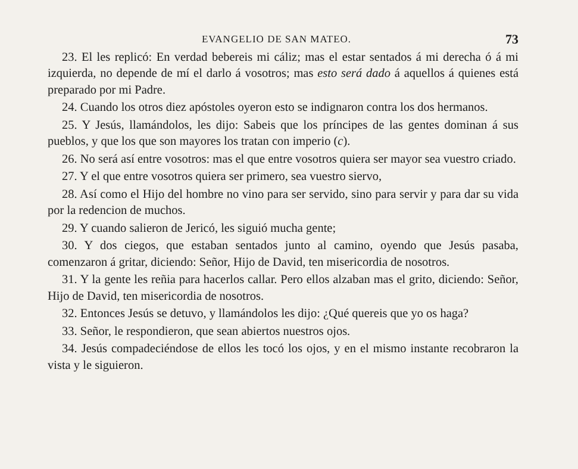EVANGELIO DE SAN MATEO. 73
23. El les replicó: En verdad bebereis mi cáliz; mas el estar sentados á mi derecha ó á mi izquierda, no depende de mí el darlo á vosotros; mas esto será dado á aquellos á quienes está preparado por mi Padre.
24. Cuando los otros diez apóstoles oyeron esto se indignaron contra los dos hermanos.
25. Y Jesús, llamándolos, les dijo: Sabeis que los príncipes de las gentes dominan á sus pueblos, y que los que son mayores los tratan con imperio (c).
26. No será así entre vosotros: mas el que entre vosotros quiera ser mayor sea vuestro criado.
27. Y el que entre vosotros quiera ser primero, sea vuestro siervo,
28. Así como el Hijo del hombre no vino para ser servido, sino para servir y para dar su vida por la redencion de muchos.
29. Y cuando salieron de Jericó, les siguió mucha gente;
30. Y dos ciegos, que estaban sentados junto al camino, oyendo que Jesús pasaba, comenzaron á gritar, diciendo: Señor, Hijo de David, ten misericordia de nosotros.
31. Y la gente les reñia para hacerlos callar. Pero ellos alzaban mas el grito, diciendo: Señor, Hijo de David, ten misericordia de nosotros.
32. Entonces Jesús se detuvo, y llamándolos les dijo: ¿Qué quereis que yo os haga?
33. Señor, le respondieron, que sean abiertos nuestros ojos.
34. Jesús compadeciéndose de ellos les tocó los ojos, y en el mismo instante recobraron la vista y le siguieron.